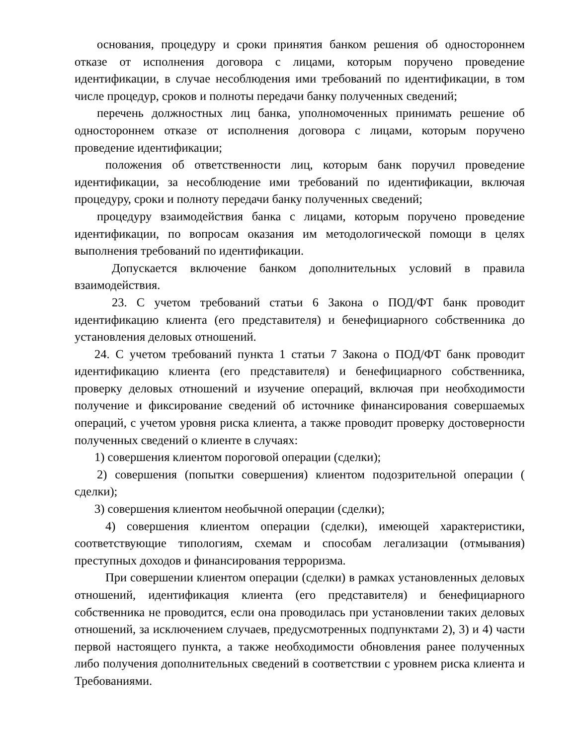основания, процедуру и сроки принятия банком решения об одностороннем отказе от исполнения договора с лицами, которым поручено проведение идентификации, в случае несоблюдения ими требований по идентификации, в том числе процедур, сроков и полноты передачи банку полученных сведений;
перечень должностных лиц банка, уполномоченных принимать решение об одностороннем отказе от исполнения договора с лицами, которым поручено проведение идентификации;
положения об ответственности лиц, которым банк поручил проведение идентификации, за несоблюдение ими требований по идентификации, включая процедуру, сроки и полноту передачи банку полученных сведений;
процедуру взаимодействия банка с лицами, которым поручено проведение идентификации, по вопросам оказания им методологической помощи в целях выполнения требований по идентификации.
Допускается включение банком дополнительных условий в правила взаимодействия.
23. С учетом требований статьи 6 Закона о ПОД/ФТ банк проводит идентификацию клиента (его представителя) и бенефициарного собственника до установления деловых отношений.
24. С учетом требований пункта 1 статьи 7 Закона о ПОД/ФТ банк проводит идентификацию клиента (его представителя) и бенефициарного собственника, проверку деловых отношений и изучение операций, включая при необходимости получение и фиксирование сведений об источнике финансирования совершаемых операций, с учетом уровня риска клиента, а также проводит проверку достоверности полученных сведений о клиенте в случаях:
1) совершения клиентом пороговой операции (сделки);
2) совершения (попытки совершения) клиентом подозрительной операции ( сделки);
3) совершения клиентом необычной операции (сделки);
4) совершения клиентом операции (сделки), имеющей характеристики, соответствующие типологиям, схемам и способам легализации (отмывания) преступных доходов и финансирования терроризма.
При совершении клиентом операции (сделки) в рамках установленных деловых отношений, идентификация клиента (его представителя) и бенефициарного собственника не проводится, если она проводилась при установлении таких деловых отношений, за исключением случаев, предусмотренных подпунктами 2), 3) и 4) части первой настоящего пункта, а также необходимости обновления ранее полученных либо получения дополнительных сведений в соответствии с уровнем риска клиента и Требованиями.